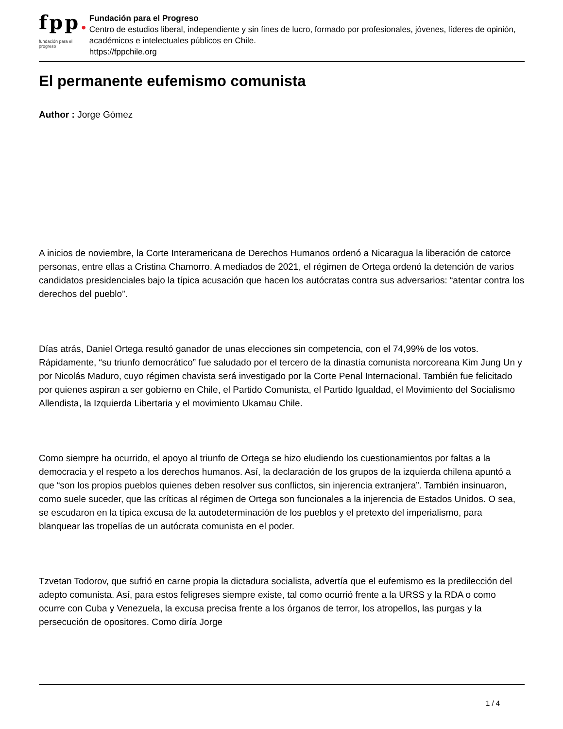fpp.
fundación para el progreso
Fundación para el Progreso
Centro de estudios liberal, independiente y sin fines de lucro, formado por profesionales, jóvenes, líderes de opinión, académicos e intelectuales públicos en Chile.
https://fppchile.org
El permanente eufemismo comunista
Author : Jorge Gómez
A inicios de noviembre, la Corte Interamericana de Derechos Humanos ordenó a Nicaragua la liberación de catorce personas, entre ellas a Cristina Chamorro. A mediados de 2021, el régimen de Ortega ordenó la detención de varios candidatos presidenciales bajo la típica acusación que hacen los autócratas contra sus adversarios: “atentar contra los derechos del pueblo”.
Días atrás, Daniel Ortega resultó ganador de unas elecciones sin competencia, con el 74,99% de los votos. Rápidamente, “su triunfo democrático” fue saludado por el tercero de la dinastía comunista norcoreana Kim Jung Un y por Nicolás Maduro, cuyo régimen chavista será investigado por la Corte Penal Internacional. También fue felicitado por quienes aspiran a ser gobierno en Chile, el Partido Comunista, el Partido Igualdad, el Movimiento del Socialismo Allendista, la Izquierda Libertaria y el movimiento Ukamau Chile.
Como siempre ha ocurrido, el apoyo al triunfo de Ortega se hizo eludiendo los cuestionamientos por faltas a la democracia y el respeto a los derechos humanos. Así, la declaración de los grupos de la izquierda chilena apuntó a que “son los propios pueblos quienes deben resolver sus conflictos, sin injerencia extranjera”. También insinuaron, como suele suceder, que las críticas al régimen de Ortega son funcionales a la injerencia de Estados Unidos. O sea, se escudaron en la típica excusa de la autodeterminación de los pueblos y el pretexto del imperialismo, para blanquear las tropelías de un autócrata comunista en el poder.
Tzvetan Todorov, que sufrió en carne propia la dictadura socialista, advertía que el eufemismo es la predilección del adepto comunista. Así, para estos feligreses siempre existe, tal como ocurrió frente a la URSS y la RDA o como ocurre con Cuba y Venezuela, la excusa precisa frente a los órganos de terror, los atropellos, las purgas y la persecución de opositores. Como diría Jorge
1 / 4